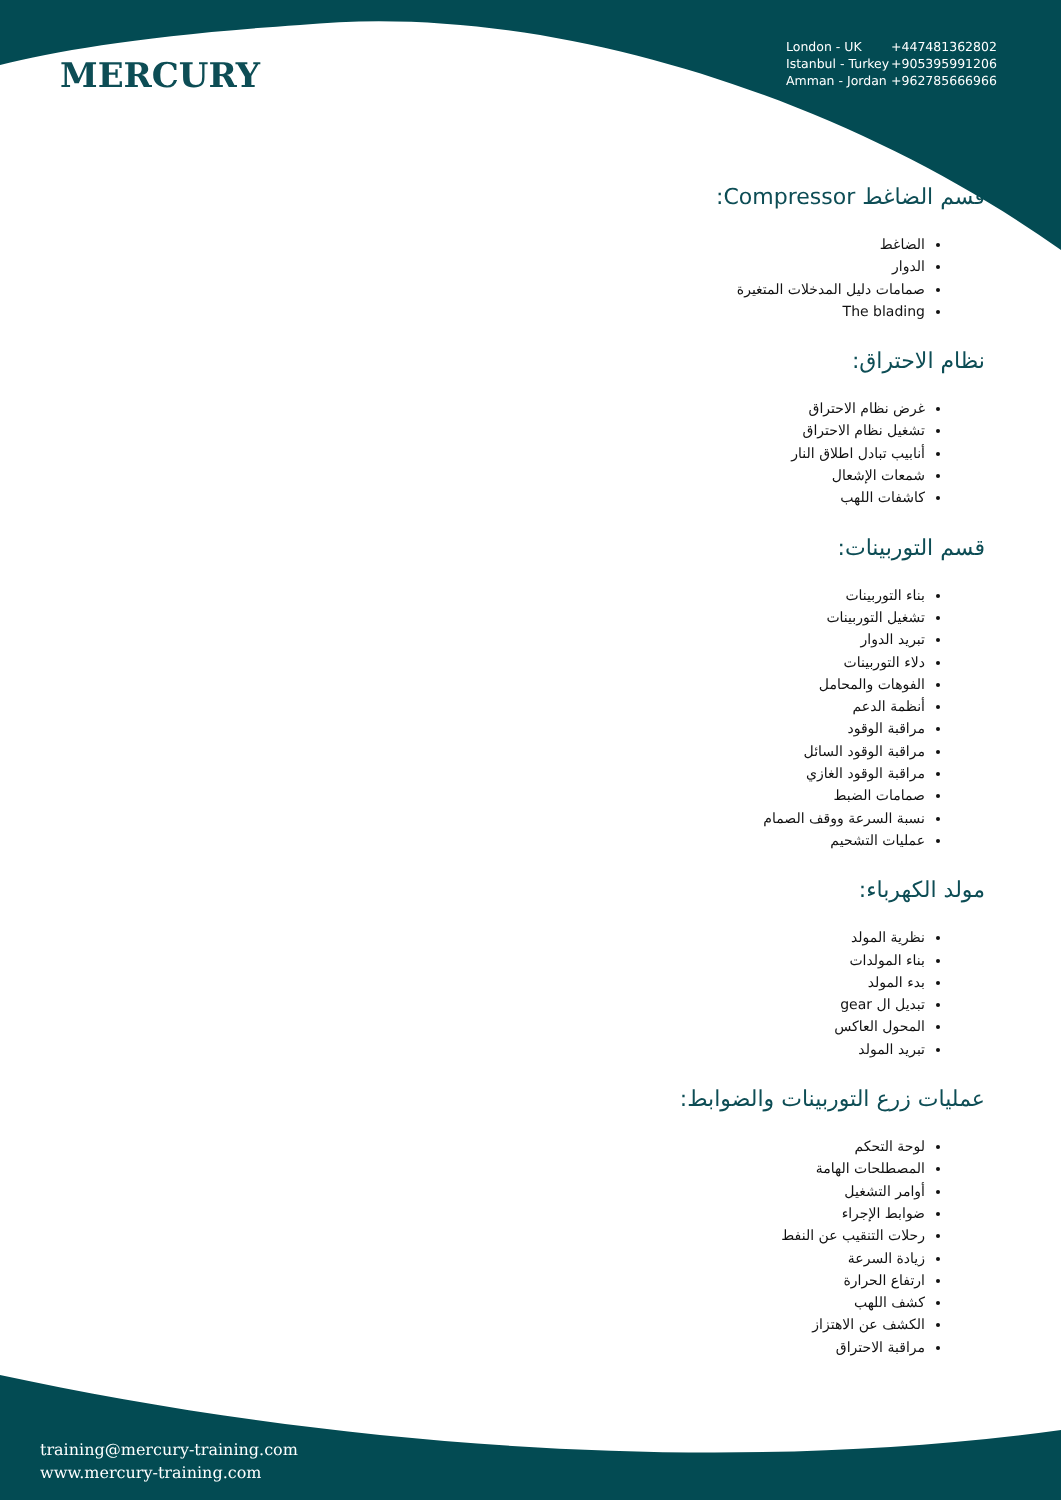MERCURY
London - UK +447481362802
Istanbul - Turkey +905395991206
Amman - Jordan +962785666966
قسم الضاغط Compressor:
الضاغط
الدوار
صمامات دليل المدخلات المتغيرة
The blading
نظام الاحتراق:
غرض نظام الاحتراق
تشغيل نظام الاحتراق
أنابيب تبادل اطلاق النار
شمعات الإشعال
كاشفات اللهب
قسم التوربينات:
بناء التوربينات
تشغيل التوربينات
تبريد الدوار
دلاء التوربينات
الفوهات والمحامل
أنظمة الدعم
مراقبة الوقود
مراقبة الوقود السائل
مراقبة الوقود الغازي
صمامات الضبط
نسبة السرعة ووقف الصمام
عمليات التشحيم
مولد الكهرباء:
نظرية المولد
بناء المولدات
بدء المولد
تبديل ال gear
المحول العاكس
تبريد المولد
عمليات زرع التوربينات والضوابط:
لوحة التحكم
المصطلحات الهامة
أوامر التشغيل
ضوابط الإجراء
رحلات التنقيب عن النفط
زيادة السرعة
ارتفاع الحرارة
كشف اللهب
الكشف عن الاهتزاز
مراقبة الاحتراق
training@mercury-training.com
www.mercury-training.com